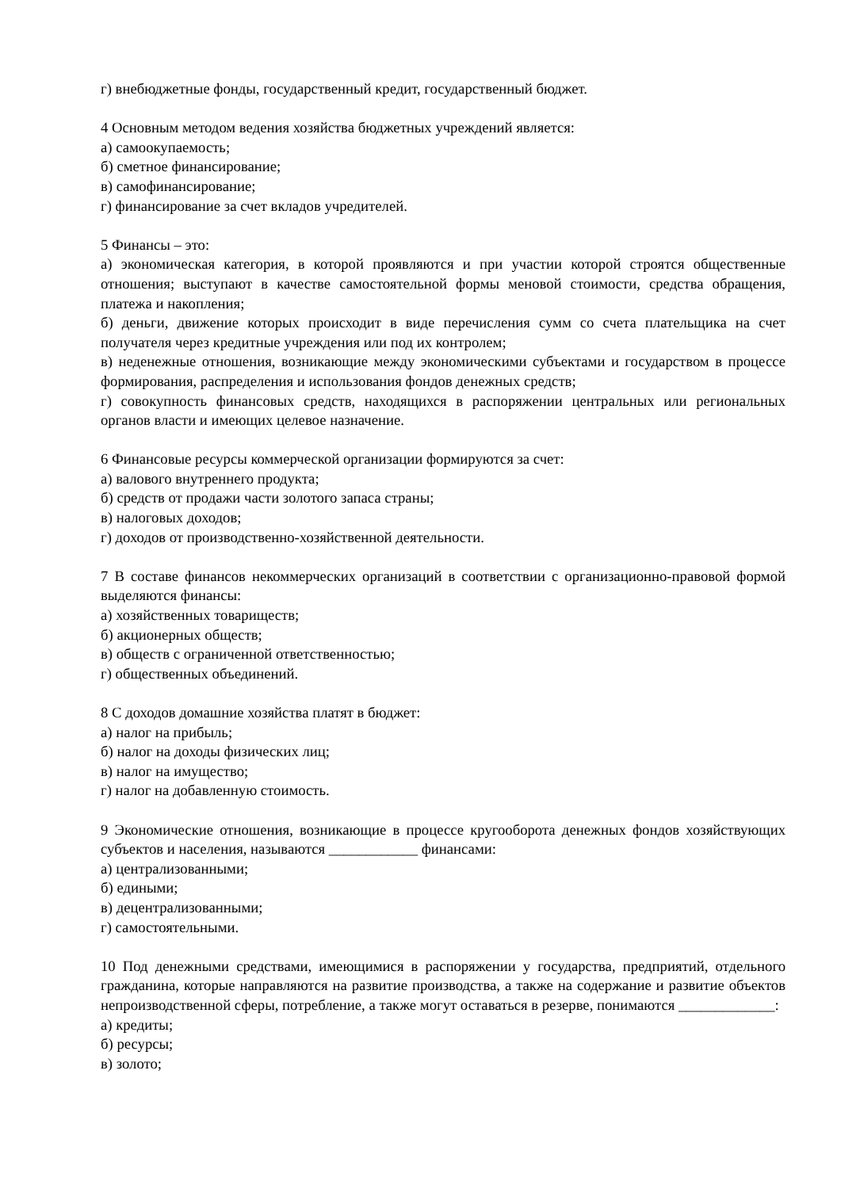г) внебюджетные фонды, государственный кредит, государственный бюджет.
4 Основным методом ведения хозяйства бюджетных учреждений является:
а) самоокупаемость;
б) сметное финансирование;
в) самофинансирование;
г) финансирование за счет вкладов учредителей.
5 Финансы – это:
а) экономическая категория, в которой проявляются и при участии которой строятся общественные отношения; выступают в качестве самостоятельной формы меновой стоимости, средства обращения, платежа и накопления;
б) деньги, движение которых происходит в виде перечисления сумм со счета плательщика на счет получателя через кредитные учреждения или под их контролем;
в) неденежные отношения, возникающие между экономическими субъектами и государством в процессе формирования, распределения и использования фондов денежных средств;
г) совокупность финансовых средств, находящихся в распоряжении центральных или региональных органов власти и имеющих целевое назначение.
6 Финансовые ресурсы коммерческой организации формируются за счет:
а) валового внутреннего продукта;
б) средств от продажи части золотого запаса страны;
в) налоговых доходов;
г) доходов от производственно-хозяйственной деятельности.
7 В составе финансов некоммерческих организаций в соответствии с организационно-правовой формой выделяются финансы:
а) хозяйственных товариществ;
б) акционерных обществ;
в) обществ с ограниченной ответственностью;
г) общественных объединений.
8 С доходов домашние хозяйства платят в бюджет:
а) налог на прибыль;
б) налог на доходы физических лиц;
в) налог на имущество;
г) налог на добавленную стоимость.
9 Экономические отношения, возникающие в процессе кругооборота денежных фондов хозяйствующих субъектов и населения, называются ____________ финансами:
а) централизованными;
б) едиными;
в) децентрализованными;
г) самостоятельными.
10 Под денежными средствами, имеющимися в распоряжении у государства, предприятий, отдельного гражданина, которые направляются на развитие производства, а также на содержание и развитие объектов непроизводственной сферы, потребление, а также могут оставаться в резерве, понимаются _____________:
а) кредиты;
б) ресурсы;
в) золото;